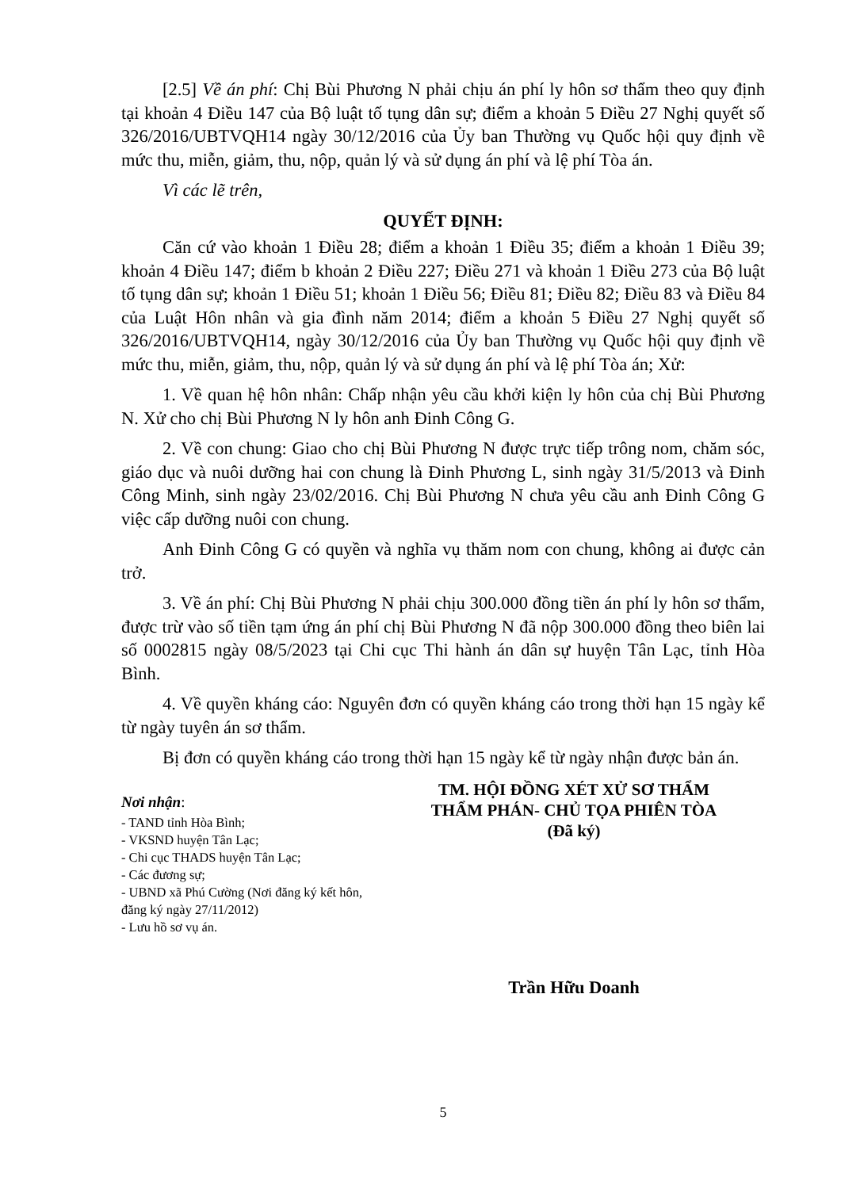[2.5] Về án phí: Chị Bùi Phương N phải chịu án phí ly hôn sơ thẩm theo quy định tại khoản 4 Điều 147 của Bộ luật tố tụng dân sự; điểm a khoản 5 Điều 27 Nghị quyết số 326/2016/UBTVQH14 ngày 30/12/2016 của Ủy ban Thường vụ Quốc hội quy định về mức thu, miễn, giảm, thu, nộp, quản lý và sử dụng án phí và lệ phí Tòa án.
Vì các lẽ trên,
QUYẾT ĐỊNH:
Căn cứ vào khoản 1 Điều 28; điểm a khoản 1 Điều 35; điểm a khoản 1 Điều 39; khoản 4 Điều 147; điểm b khoản 2 Điều 227; Điều 271 và khoản 1 Điều 273 của Bộ luật tố tụng dân sự; khoản 1 Điều 51; khoản 1 Điều 56; Điều 81; Điều 82; Điều 83 và Điều 84 của Luật Hôn nhân và gia đình năm 2014; điểm a khoản 5 Điều 27 Nghị quyết số 326/2016/UBTVQH14, ngày 30/12/2016 của Ủy ban Thường vụ Quốc hội quy định về mức thu, miễn, giảm, thu, nộp, quản lý và sử dụng án phí và lệ phí Tòa án; Xử:
1. Về quan hệ hôn nhân: Chấp nhận yêu cầu khởi kiện ly hôn của chị Bùi Phương N. Xử cho chị Bùi Phương N ly hôn anh Đinh Công G.
2. Về con chung: Giao cho chị Bùi Phương N được trực tiếp trông nom, chăm sóc, giáo dục và nuôi dưỡng hai con chung là Đinh Phương L, sinh ngày 31/5/2013 và Đinh Công Minh, sinh ngày 23/02/2016. Chị Bùi Phương N chưa yêu cầu anh Đinh Công G việc cấp dưỡng nuôi con chung.
Anh Đinh Công G có quyền và nghĩa vụ thăm nom con chung, không ai được cản trở.
3. Về án phí: Chị Bùi Phương N phải chịu 300.000 đồng tiền án phí ly hôn sơ thẩm, được trừ vào số tiền tạm ứng án phí chị Bùi Phương N đã nộp 300.000 đồng theo biên lai số 0002815 ngày 08/5/2023 tại Chi cục Thi hành án dân sự huyện Tân Lạc, tỉnh Hòa Bình.
4. Về quyền kháng cáo: Nguyên đơn có quyền kháng cáo trong thời hạn 15 ngày kể từ ngày tuyên án sơ thẩm.
Bị đơn có quyền kháng cáo trong thời hạn 15 ngày kể từ ngày nhận được bản án.
Nơi nhận:
- TAND tỉnh Hòa Bình;
- VKSND huyện Tân Lạc;
- Chi cục THADS huyện Tân Lạc;
- Các đương sự;
- UBND xã Phú Cường (Nơi đăng ký kết hôn, đăng ký ngày 27/11/2012)
- Lưu hồ sơ vụ án.
TM. HỘI ĐỒNG XÉT XỬ SƠ THẨM
THẨM PHÁN- CHỦ TỌA PHIÊN TÒA
(Đã ký)
Trần Hữu Doanh
5